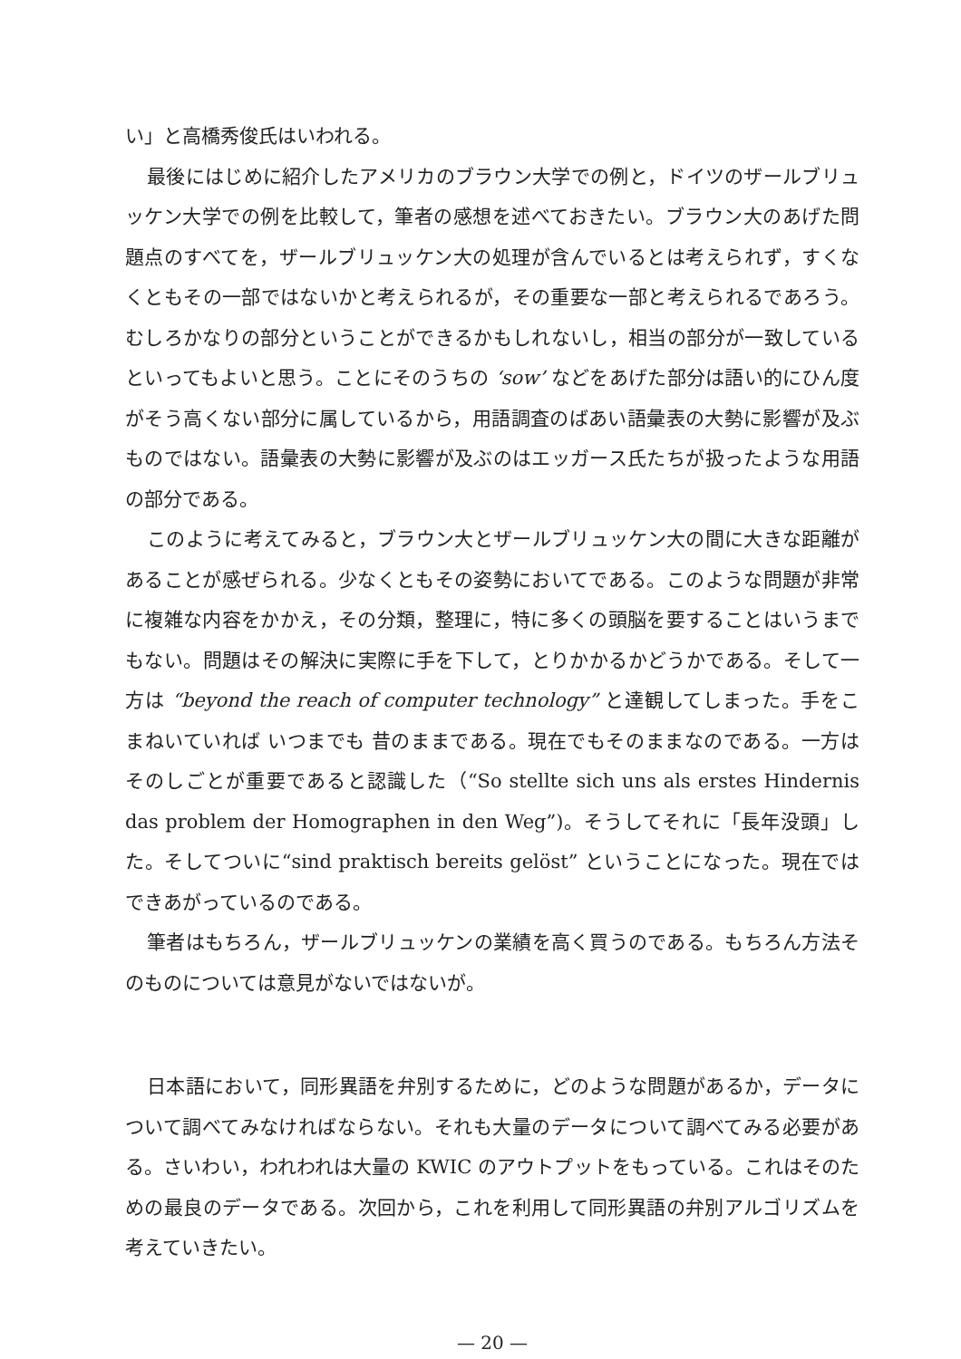い」と高橋秀俊氏はいわれる。
最後にはじめに紹介したアメリカのブラウン大学での例と，ドイツのザールブリュッケン大学での例を比較して，筆者の感想を述べておきたい。ブラウン大のあげた問題点のすべてを，ザールブリュッケン大の処理が含んでいるとは考えられず，すくなくともその一部ではないかと考えられるが，その重要な一部と考えられるであろう。むしろかなりの部分ということができるかもしれないし，相当の部分が一致しているといってもよいと思う。ことにそのうちの ‘sow’ などをあげた部分は語い的にひん度がそう高くない部分に属しているから，用語調査のばあい語彙表の大勢に影響が及ぶものではない。語彙表の大勢に影響が及ぶのはエッガース氏たちが扱ったような用語の部分である。
このように考えてみると，ブラウン大とザールブリュッケン大の間に大きな距離があることが感ぜられる。少なくともその姿勢においてである。このような問題が非常に複雑な内容をかかえ，その分類，整理に，特に多くの頭脳を要することはいうまでもない。問題はその解決に実際に手を下して，とりかかるかどうかである。そして一方は “beyond the reach of computer technology” と達観してしまった。手をこまねいていれば いつまでも 昔のままである。現在でもそのままなのである。一方はそのしごとが重要であると認識した（“So stellte sich uns als erstes Hindernis das problem der Homographen in den Weg”)。そうしてそれに「長年没頭」した。そしてついに“sind praktisch bereits gelöst” ということになった。現在ではできあがっているのである。
筆者はもちろん，ザールブリュッケンの業績を高く買うのである。もちろん方法そのものについては意見がないではないが。
日本語において，同形異語を弁別するために，どのような問題があるか，データについて調べてみなければならない。それも大量のデータについて調べてみる必要がある。さいわい，われわれは大量の KWIC のアウトプットをもっている。これはそのための最良のデータである。次回から，これを利用して同形異語の弁別アルゴリズムを考えていきたい。
— 20 —